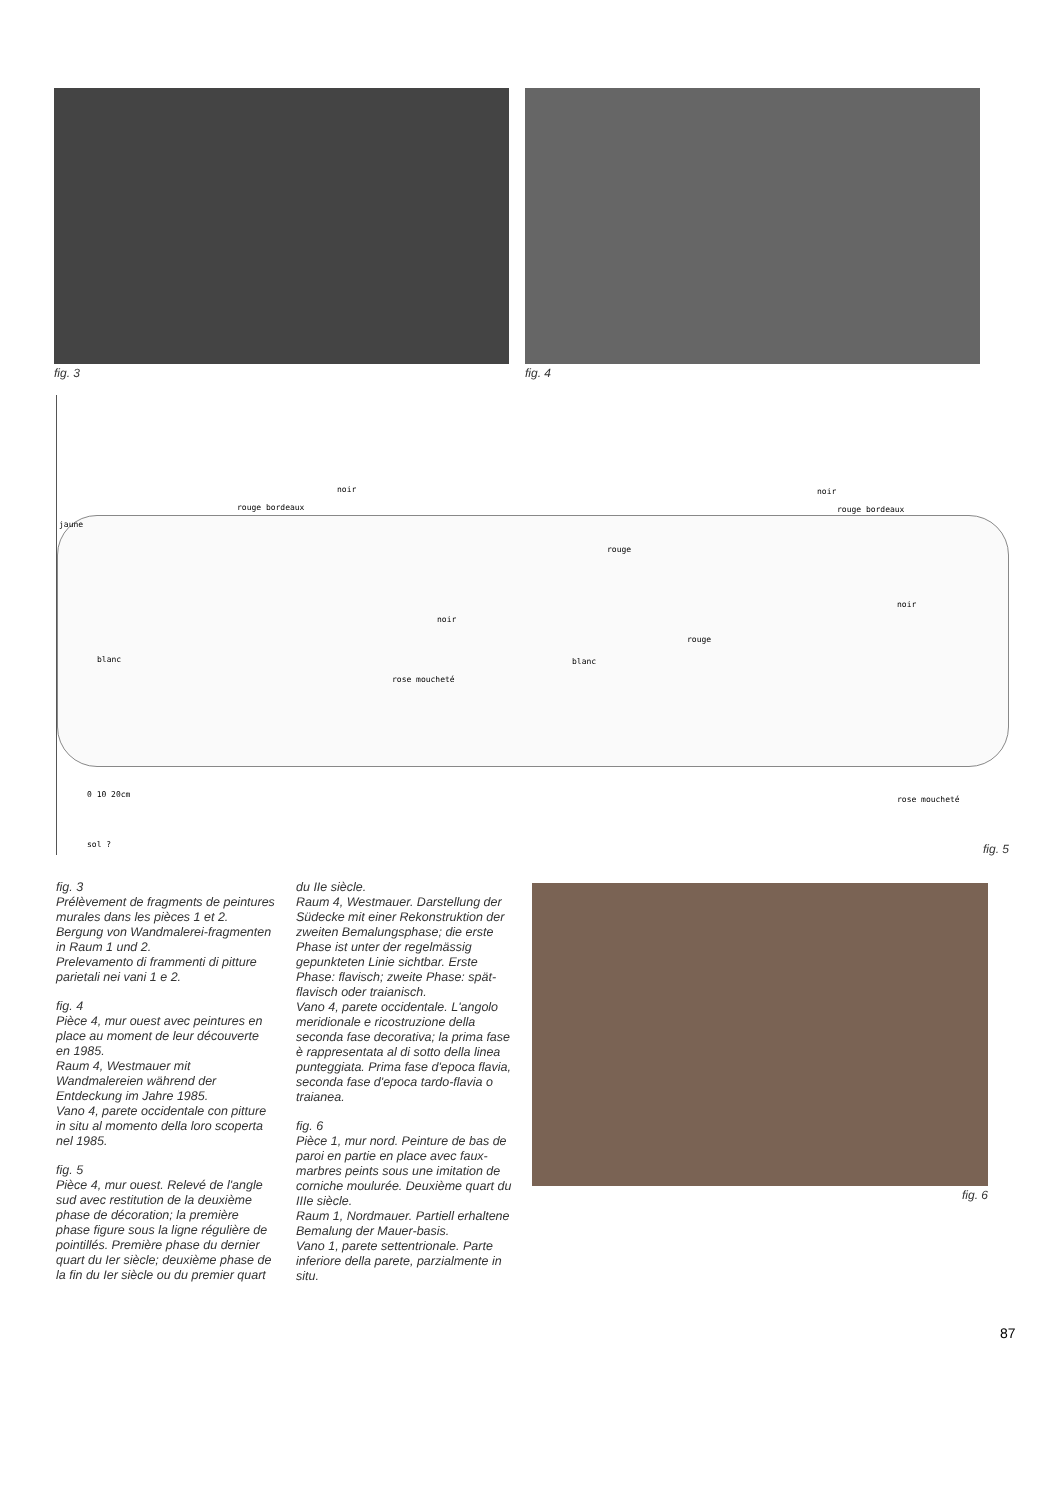fig. 3 fig. 4
noir
rouge bordeaux
jaune
noir
rouge bordeaux
rouge
noir
noir
rouge
blanc blanc
rose moucheté
rose moucheté
0 10 20cm
sol ? fig. 5
fig. 3
Prélèvement de fragments de peintures murales dans les pièces 1 et 2.
Bergung von Wandmalerei-fragmenten in Raum 1 und 2.
Prelevamento di frammenti di pitture parietali nei vani 1 e 2.
fig. 4
Pièce 4, mur ouest avec peintures en place au moment de leur découverte en 1985.
Raum 4, Westmauer mit Wandmalereien während der Entdeckung im Jahre 1985.
Vano 4, parete occidentale con pitture in situ al momento della loro scoperta nel 1985.
fig. 5
Pièce 4, mur ouest. Relevé de l'angle sud avec restitution de la deuxième phase de décoration; la première phase figure sous la ligne régulière de pointillés. Première phase du dernier quart du Ier siècle; deuxième phase de la fin du Ier siècle ou du premier quart du IIe siècle.
Raum 4, Westmauer. Darstellung der Südecke mit einer Rekonstruktion der zweiten Bemalungsphase; die erste Phase ist unter der regelmässig gepunkteten Linie sichtbar. Erste Phase: flavisch; zweite Phase: spät-flavisch oder traianisch.
Vano 4, parete occidentale. L'angolo meridionale e ricostruzione della seconda fase decorativa; la prima fase è rappresentata al di sotto della linea punteggiata. Prima fase d'epoca flavia, seconda fase d'epoca tardo-flavia o traianea.
fig. 6
Pièce 1, mur nord. Peinture de bas de paroi en partie en place avec faux-marbres peints sous une imitation de corniche moulurée. Deuxième quart du IIIe siècle.
Raum 1, Nordmauer. Partiell erhaltene Bemalung der Mauer-basis.
Vano 1, parete settentrionale. Parte inferiore della parete, parzialmente in situ.
fig. 6
87